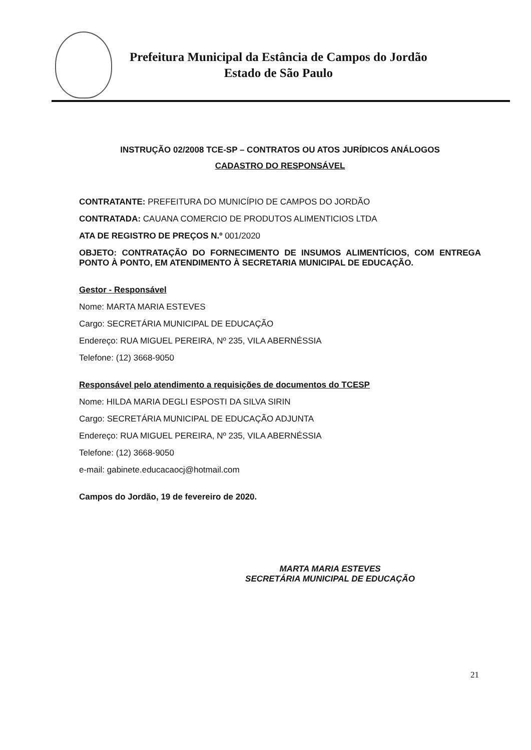Prefeitura Municipal da Estância de Campos do Jordão
Estado de São Paulo
INSTRUÇÃO 02/2008 TCE-SP – CONTRATOS OU ATOS JURÍDICOS ANÁLOGOS
CADASTRO DO RESPONSÁVEL
CONTRATANTE: PREFEITURA DO MUNICÍPIO DE CAMPOS DO JORDÃO
CONTRATADA: CAUANA COMERCIO DE PRODUTOS ALIMENTICIOS LTDA
ATA DE REGISTRO DE PREÇOS N.º 001/2020
OBJETO: CONTRATAÇÃO DO FORNECIMENTO DE INSUMOS ALIMENTÍCIOS, COM ENTREGA PONTO À PONTO, EM ATENDIMENTO À SECRETARIA MUNICIPAL DE EDUCAÇÃO.
Gestor - Responsável
Nome: MARTA MARIA ESTEVES
Cargo: SECRETÁRIA MUNICIPAL DE EDUCAÇÃO
Endereço: RUA MIGUEL PEREIRA, Nº 235, VILA ABERNÉSSIA
Telefone: (12) 3668-9050
Responsável pelo atendimento a requisições de documentos do TCESP
Nome: HILDA MARIA DEGLI ESPOSTI DA SILVA SIRIN
Cargo: SECRETÁRIA MUNICIPAL DE EDUCAÇÃO ADJUNTA
Endereço: RUA MIGUEL PEREIRA, Nº 235, VILA ABERNÉSSIA
Telefone: (12) 3668-9050
e-mail: gabinete.educacaocj@hotmail.com
Campos do Jordão, 19 de fevereiro de 2020.
MARTA MARIA ESTEVES
SECRETÁRIA MUNICIPAL DE EDUCAÇÃO
21